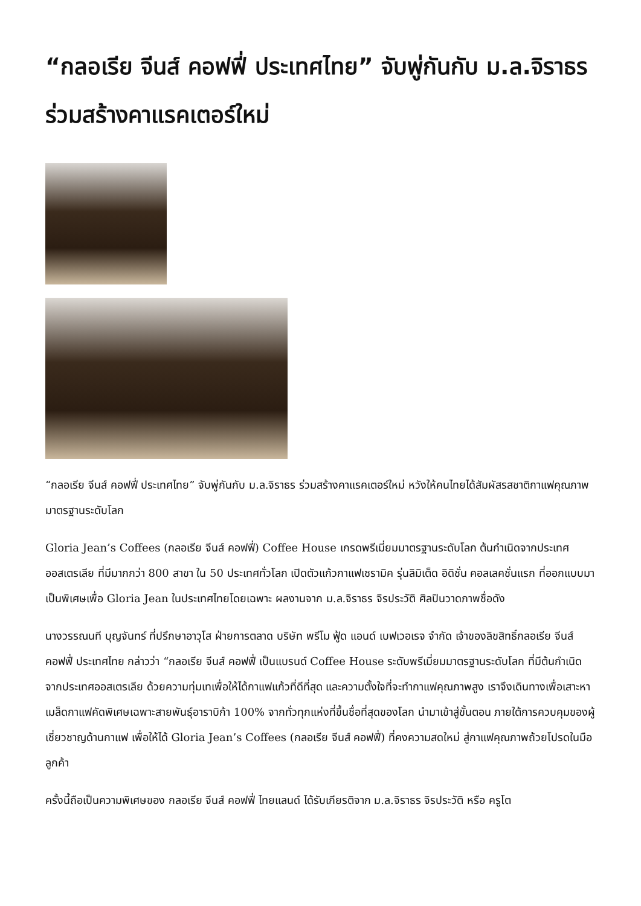“กลอเรีย จีนส์ คอฟฟี่ ประเทศไทย” จับพู่กันกับ ม.ล.จิราธร ร่วมสร้างคาแรคเตอร์ใหม่
“กลอเรีย จีนส์ คอฟฟี่ ประเทศไทย” จับพู่กันกับ ม.ล.จิราธร ร่วมสร้างคาแรคเตอร์ใหม่ หวังให้คนไทยได้สัมผัสรสชาติกาแฟคุณภาพ มาตรฐานระดับโลก
Gloria Jean’s Coffees (กลอเรีย จีนส์ คอฟฟี่) Coffee House เกรดพรีเมี่ยมมาตรฐานระดับโลก ต้นกำเนิดจากประเทศออสเตรเลีย ที่มีมากกว่า 800 สาขา ใน 50 ประเทศทั่วโลก เปิดตัวแก้วกาแฟเซรามิค รุ่นลิมิเต็ด อิดิชั่น คอลเลคชั่นแรก ที่ออกแบบมาเป็นพิเศษเพื่อ Gloria Jean ในประเทศไทยโดยเฉพาะ ผลงานจาก ม.ล.จิราธร จิรประวัติ ศิลปินวาดภาพชื่อดัง
นางวรรณนที บุญจันทร์ ที่ปรึกษาอาวุโส ฝ่ายการตลาด บริษัท พรีโม ฟู้ด แอนด์ เบฟเวอเรจ จำกัด เจ้าของลิขสิทธิ์กลอเรีย จีนส์ คอฟฟี่ ประเทศไทย กล่าวว่า “กลอเรีย จีนส์ คอฟฟี่ เป็นแบรนด์ Coffee House ระดับพรีเมี่ยมมาตรฐานระดับโลก ที่มีต้นกำเนิดจากประเทศออสเตรเลีย ด้วยความทุ่มเทเพื่อให้ได้กาแฟแก้วที่ดีที่สุด และความตั้งใจที่จะทำกาแฟคุณภาพสูง เราจึงเดินทางเพื่อเสาะหาเมล็ดกาแฟคัดพิเศษเฉพาะสายพันธุ์อาราบิก้า 100% จากทั่วทุกแห่งที่ขึ้นชื่อที่สุดของโลก นำมาเข้าสู่ขั้นตอน ภายใต้การควบคุมของผู้เชี่ยวชาญด้านกาแฟ เพื่อให้ได้ Gloria Jean’s Coffees (กลอเรีย จีนส์ คอฟฟี่) ที่คงความสดใหม่ สู่กาแฟคุณภาพถ้วยโปรดในมือลูกค้า
ครั้งนี้ถือเป็นความพิเศษของ กลอเรีย จีนส์ คอฟฟี่ ไทยแลนด์ ได้รับเกียรติจาก ม.ล.จิราธร จิรประวัติ หรือ ครูโต